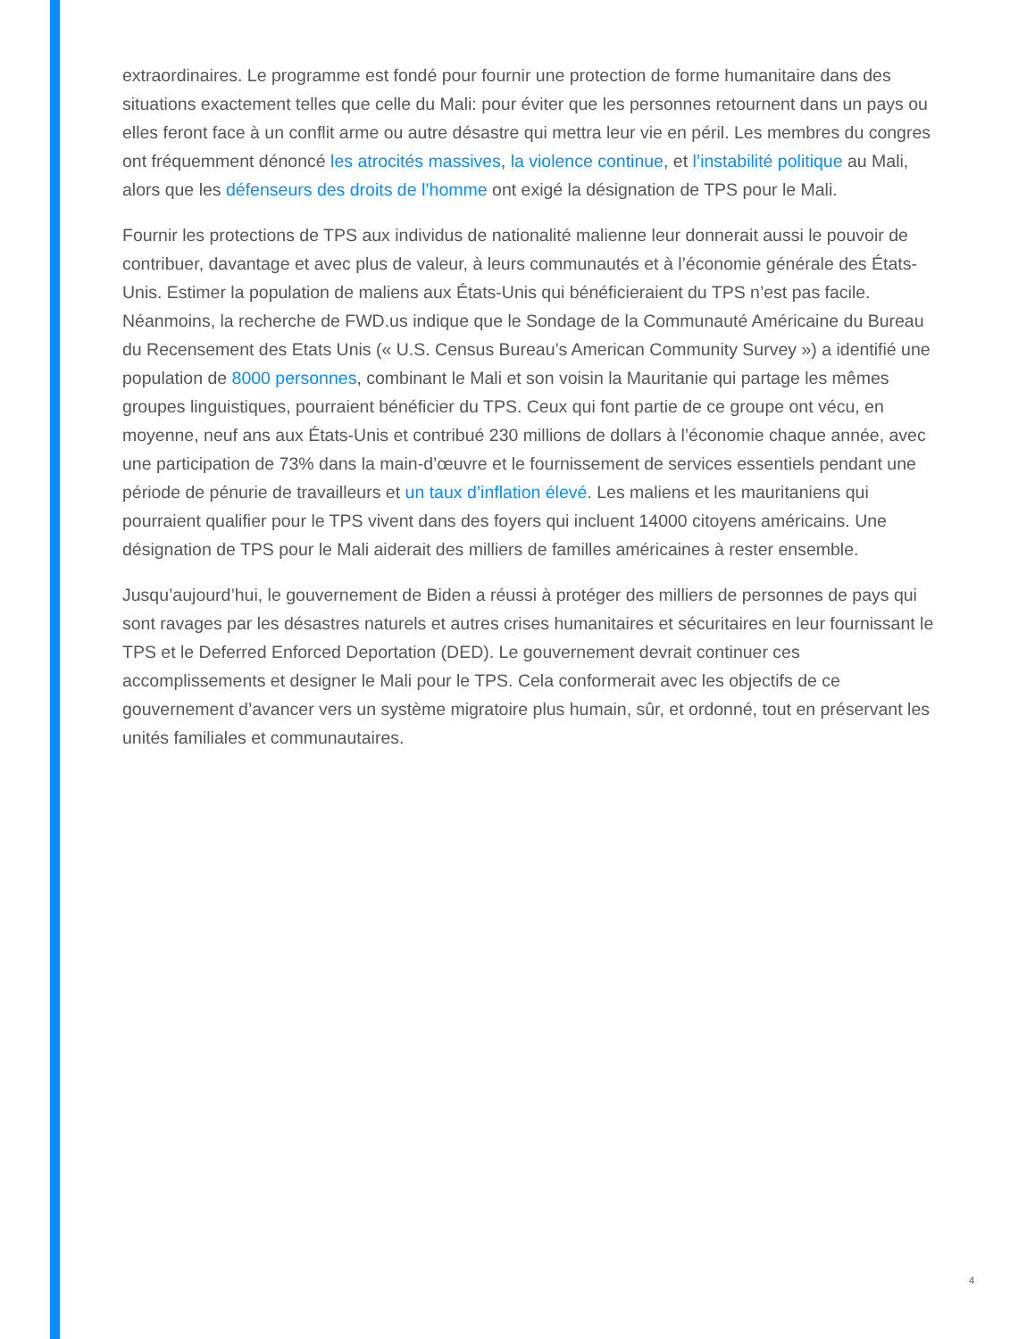extraordinaires. Le programme est fondé pour fournir une protection de forme humanitaire dans des situations exactement telles que celle du Mali: pour éviter que les personnes retournent dans un pays ou elles feront face à un conflit arme ou autre désastre qui mettra leur vie en péril. Les membres du congres ont fréquemment dénoncé les atrocités massives, la violence continue, et l’instabilité politique au Mali, alors que les défenseurs des droits de l’homme ont exigé la désignation de TPS pour le Mali.
Fournir les protections de TPS aux individus de nationalité malienne leur donnerait aussi le pouvoir de contribuer, davantage et avec plus de valeur, à leurs communautés et à l’économie générale des États-Unis. Estimer la population de maliens aux États-Unis qui bénéficieraient du TPS n’est pas facile. Néanmoins, la recherche de FWD.us indique que le Sondage de la Communauté Américaine du Bureau du Recensement des Etats Unis (« U.S. Census Bureau’s American Community Survey ») a identifié une population de 8000 personnes, combinant le Mali et son voisin la Mauritanie qui partage les mêmes groupes linguistiques, pourraient bénéficier du TPS. Ceux qui font partie de ce groupe ont vécu, en moyenne, neuf ans aux États-Unis et contribué 230 millions de dollars à l’économie chaque année, avec une participation de 73% dans la main-d’œuvre et le fournissement de services essentiels pendant une période de pénurie de travailleurs et un taux d’inflation élevé. Les maliens et les mauritaniens qui pourraient qualifier pour le TPS vivent dans des foyers qui incluent 14000 citoyens américains. Une désignation de TPS pour le Mali aiderait des milliers de familles américaines à rester ensemble.
Jusqu’aujourd’hui, le gouvernement de Biden a réussi à protéger des milliers de personnes de pays qui sont ravages par les désastres naturels et autres crises humanitaires et sécuritaires en leur fournissant le TPS et le Deferred Enforced Deportation (DED). Le gouvernement devrait continuer ces accomplissements et designer le Mali pour le TPS. Cela conformerait avec les objectifs de ce gouvernement d’avancer vers un système migratoire plus humain, sûr, et ordonné, tout en préservant les unités familiales et communautaires.
4